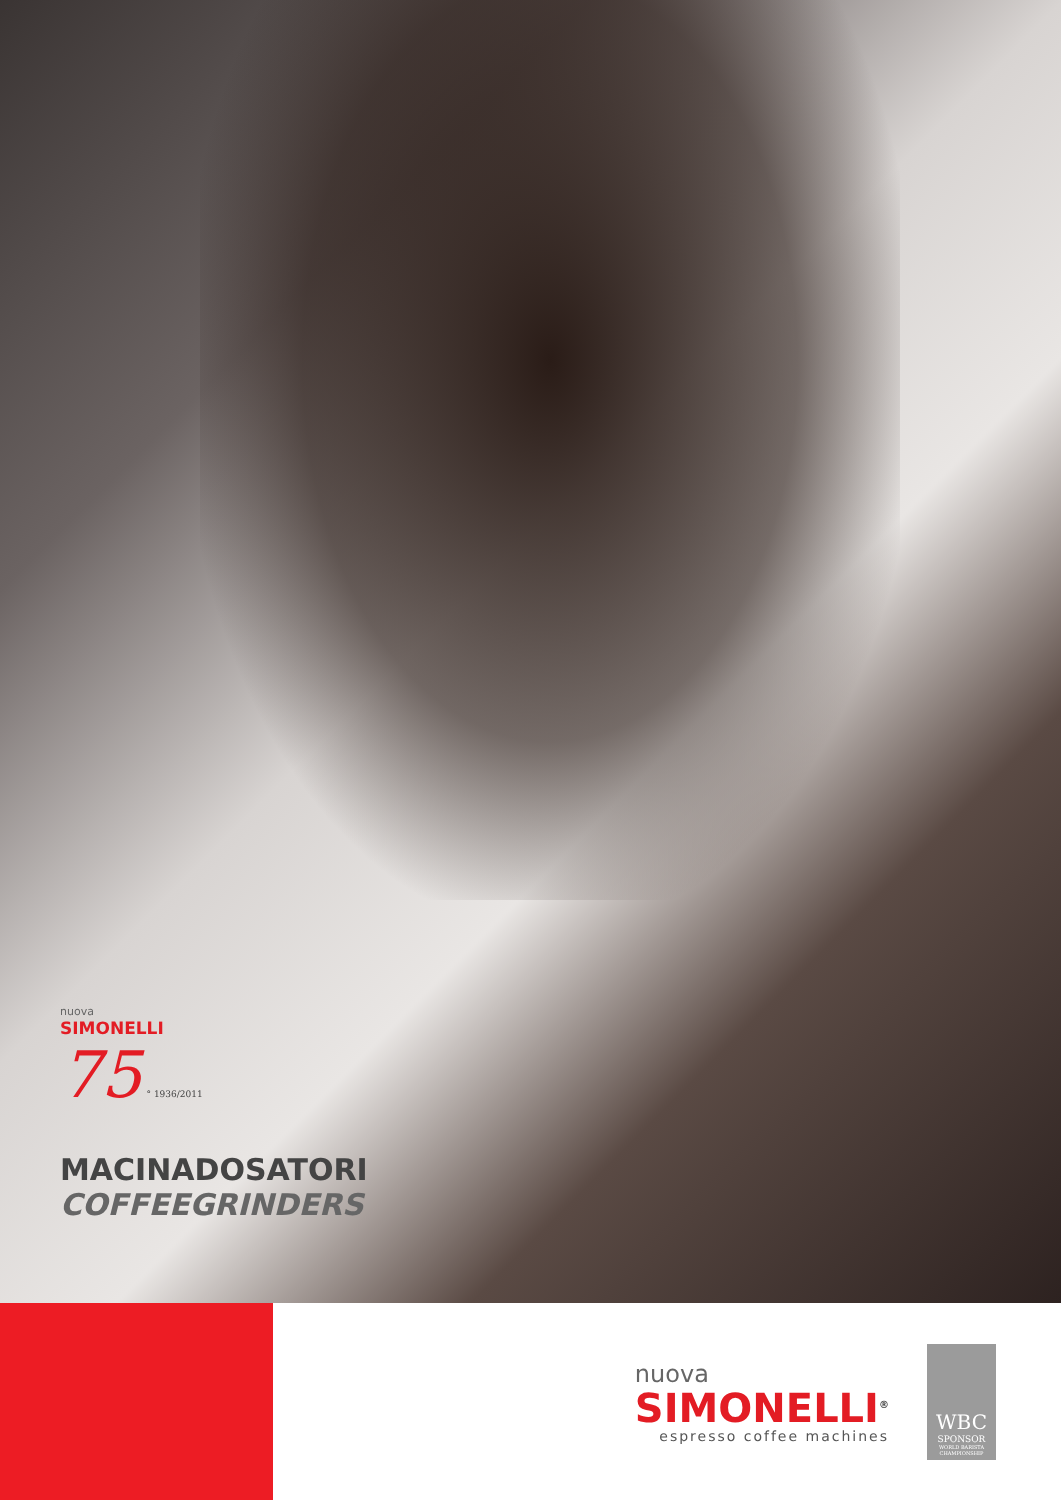nuova
SIMONELLI
75 ° 1936/2011
MACINADOSATORI
COFFEEGRINDERS
nuova
SIMONELLI<sup>®</sup>
espresso coffee machines
WBC
SPONSOR
WORLD BARISTA CHAMPIONSHIP